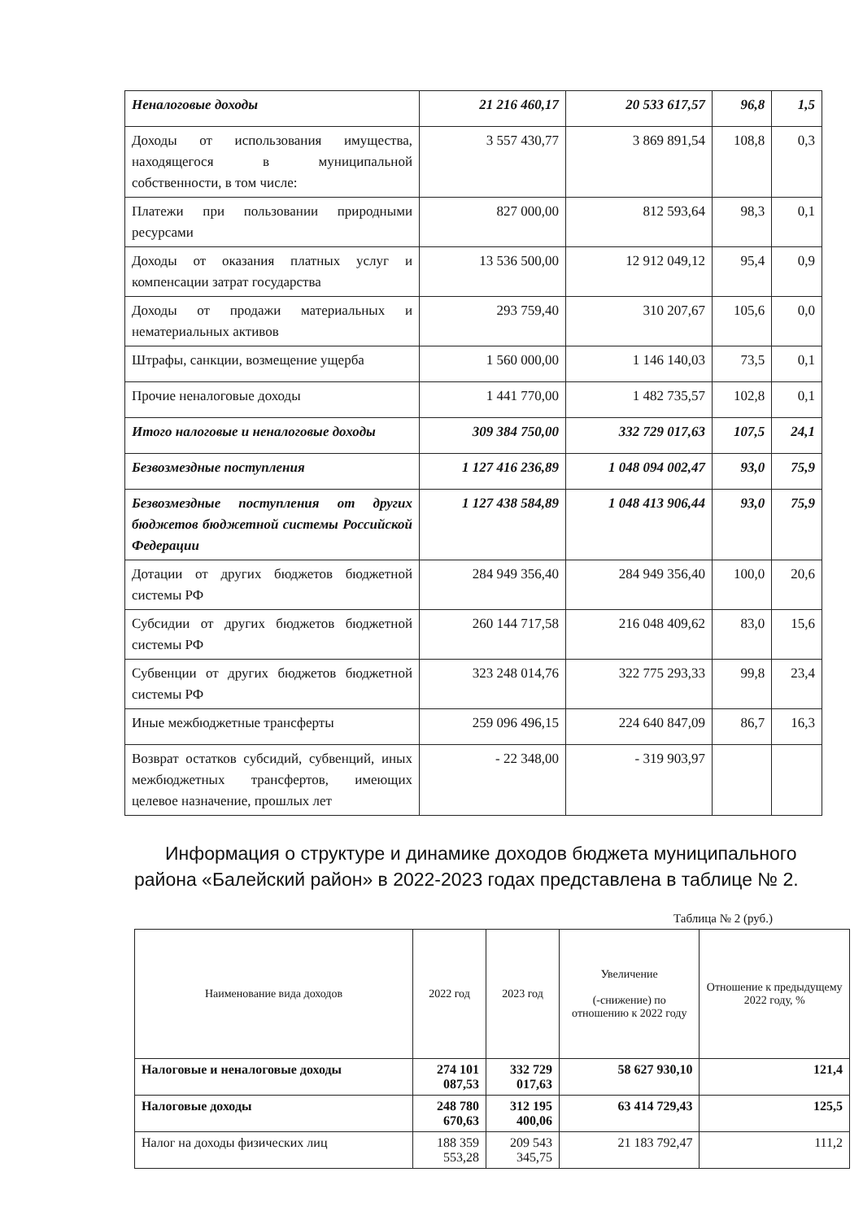| Неналоговые доходы | 21 216 460,17 | 20 533 617,57 | 96,8 | 1,5 |
| Доходы от использования имущества, находящегося в муниципальной собственности, в том числе: | 3 557 430,77 | 3 869 891,54 | 108,8 | 0,3 |
| Платежи при пользовании природными ресурсами | 827 000,00 | 812 593,64 | 98,3 | 0,1 |
| Доходы от оказания платных услуг и компенсации затрат государства | 13 536 500,00 | 12 912 049,12 | 95,4 | 0,9 |
| Доходы от продажи материальных и нематериальных активов | 293 759,40 | 310 207,67 | 105,6 | 0,0 |
| Штрафы, санкции, возмещение ущерба | 1 560 000,00 | 1 146 140,03 | 73,5 | 0,1 |
| Прочие неналоговые доходы | 1 441 770,00 | 1 482 735,57 | 102,8 | 0,1 |
| Итого налоговые и неналоговые доходы | 309 384 750,00 | 332 729 017,63 | 107,5 | 24,1 |
| Безвозмездные поступления | 1 127 416 236,89 | 1 048 094 002,47 | 93,0 | 75,9 |
| Безвозмездные поступления от других бюджетов бюджетной системы Российской Федерации | 1 127 438 584,89 | 1 048 413 906,44 | 93,0 | 75,9 |
| Дотации от других бюджетов бюджетной системы РФ | 284 949 356,40 | 284 949 356,40 | 100,0 | 20,6 |
| Субсидии от других бюджетов бюджетной системы РФ | 260 144 717,58 | 216 048 409,62 | 83,0 | 15,6 |
| Субвенции от других бюджетов бюджетной системы РФ | 323 248 014,76 | 322 775 293,33 | 99,8 | 23,4 |
| Иные межбюджетные трансферты | 259 096 496,15 | 224 640 847,09 | 86,7 | 16,3 |
| Возврат остатков субсидий, субвенций, иных межбюджетных трансфертов, имеющих целевое назначение, прошлых лет | - 22 348,00 | - 319 903,97 | | |
Информация о структуре и динамике доходов бюджета муниципального района «Балейский район» в 2022-2023 годах представлена в таблице № 2.
Таблица № 2 (руб.)
| Наименование вида доходов | 2022 год | 2023 год | Увеличение (-снижение) по отношению к 2022 году | Отношение к предыдущему 2022 году, % |
| --- | --- | --- | --- | --- |
| Налоговые и неналоговые доходы | 274 101 087,53 | 332 729 017,63 | 58 627 930,10 | 121,4 |
| Налоговые доходы | 248 780 670,63 | 312 195 400,06 | 63 414 729,43 | 125,5 |
| Налог на доходы физических лиц | 188 359 553,28 | 209 543 345,75 | 21 183 792,47 | 111,2 |